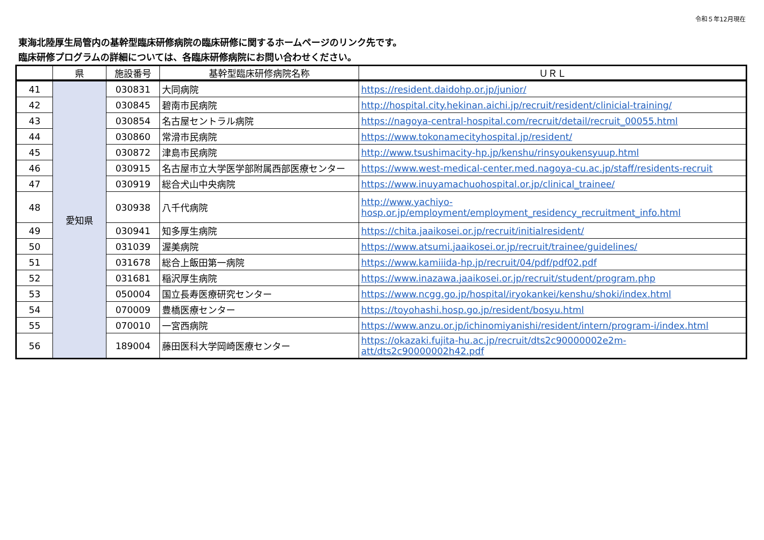令和５年12月現在
東海北陸厚生局管内の基幹型臨床研修病院の臨床研修に関するホームページのリンク先です。
臨床研修プログラムの詳細については、各臨床研修病院にお問い合わせください。
| | 県 | 施設番号 | 基幹型臨床研修病院名称 | ＵＲＬ |
| --- | --- | --- | --- | --- |
| 41 | 愛知県 | 030831 | 大同病院 | https://resident.daidohp.or.jp/junior/ |
| 42 | | 030845 | 碧南市民病院 | http://hospital.city.hekinan.aichi.jp/recruit/resident/clinicial-training/ |
| 43 | | 030854 | 名古屋セントラル病院 | https://nagoya-central-hospital.com/recruit/detail/recruit_00055.html |
| 44 | | 030860 | 常滑市民病院 | https://www.tokonamecityhospital.jp/resident/ |
| 45 | | 030872 | 津島市民病院 | http://www.tsushimacity-hp.jp/kenshu/rinsyoukensyuup.html |
| 46 | | 030915 | 名古屋市立大学医学部附属西部医療センター | https://www.west-medical-center.med.nagoya-cu.ac.jp/staff/residents-recruit |
| 47 | | 030919 | 総合犬山中央病院 | https://www.inuyamachuohospital.or.jp/clinical_trainee/ |
| 48 | | 030938 | 八千代病院 | http://www.yachiyo- hosp.or.jp/employment/employment_residency_recruitment_info.html |
| 49 | | 030941 | 知多厚生病院 | https://chita.jaaikosei.or.jp/recruit/initialresident/ |
| 50 | | 031039 | 渥美病院 | https://www.atsumi.jaaikosei.or.jp/recruit/trainee/guidelines/ |
| 51 | | 031678 | 総合上飯田第一病院 | https://www.kamiiida-hp.jp/recruit/04/pdf/pdf02.pdf |
| 52 | | 031681 | 稲沢厚生病院 | https://www.inazawa.jaaikosei.or.jp/recruit/student/program.php |
| 53 | | 050004 | 国立長寿医療研究センター | https://www.ncgg.go.jp/hospital/iryokankei/kenshu/shoki/index.html |
| 54 | | 070009 | 豊橋医療センター | https://toyohashi.hosp.go.jp/resident/bosyu.html |
| 55 | | 070010 | 一宮西病院 | https://www.anzu.or.jp/ichinomiyanishi/resident/intern/program-i/index.html |
| 56 | | 189004 | 藤田医科大学岡崎医療センター | https://okazaki.fujita-hu.ac.jp/recruit/dts2c90000002e2m- att/dts2c90000002h42.pdf |